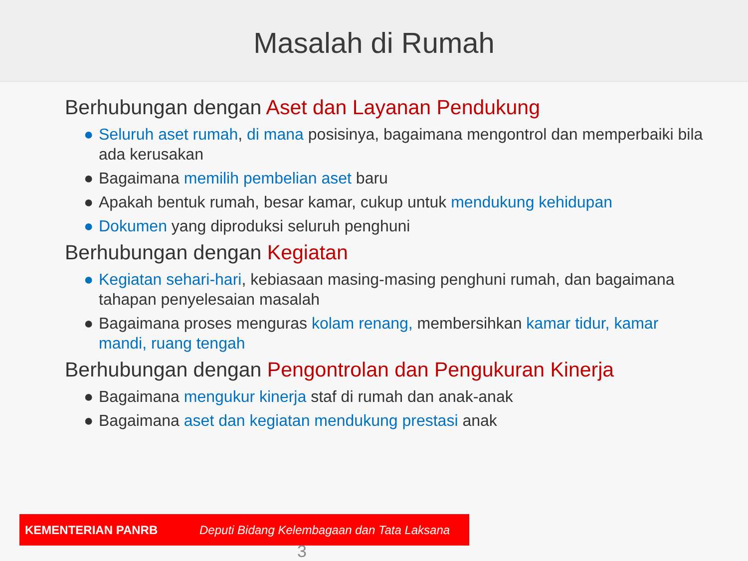Masalah di Rumah
Berhubungan dengan Aset dan Layanan Pendukung
● Seluruh aset rumah, di mana posisinya, bagaimana mengontrol dan memperbaiki bila ada kerusakan
● Bagaimana memilih pembelian aset baru
● Apakah bentuk rumah, besar kamar, cukup untuk mendukung kehidupan
● Dokumen yang diproduksi seluruh penghuni
Berhubungan dengan Kegiatan
● Kegiatan sehari-hari, kebiasaan masing-masing penghuni rumah, dan bagaimana tahapan penyelesaian masalah
● Bagaimana proses menguras kolam renang, membersihkan kamar tidur, kamar mandi, ruang tengah
Berhubungan dengan Pengontrolan dan Pengukuran Kinerja
● Bagaimana mengukur kinerja staf di rumah dan anak-anak
● Bagaimana aset dan kegiatan mendukung prestasi anak
KEMENTERIAN PANRB Deputi Bidang Kelembagaan dan Tata Laksana
3